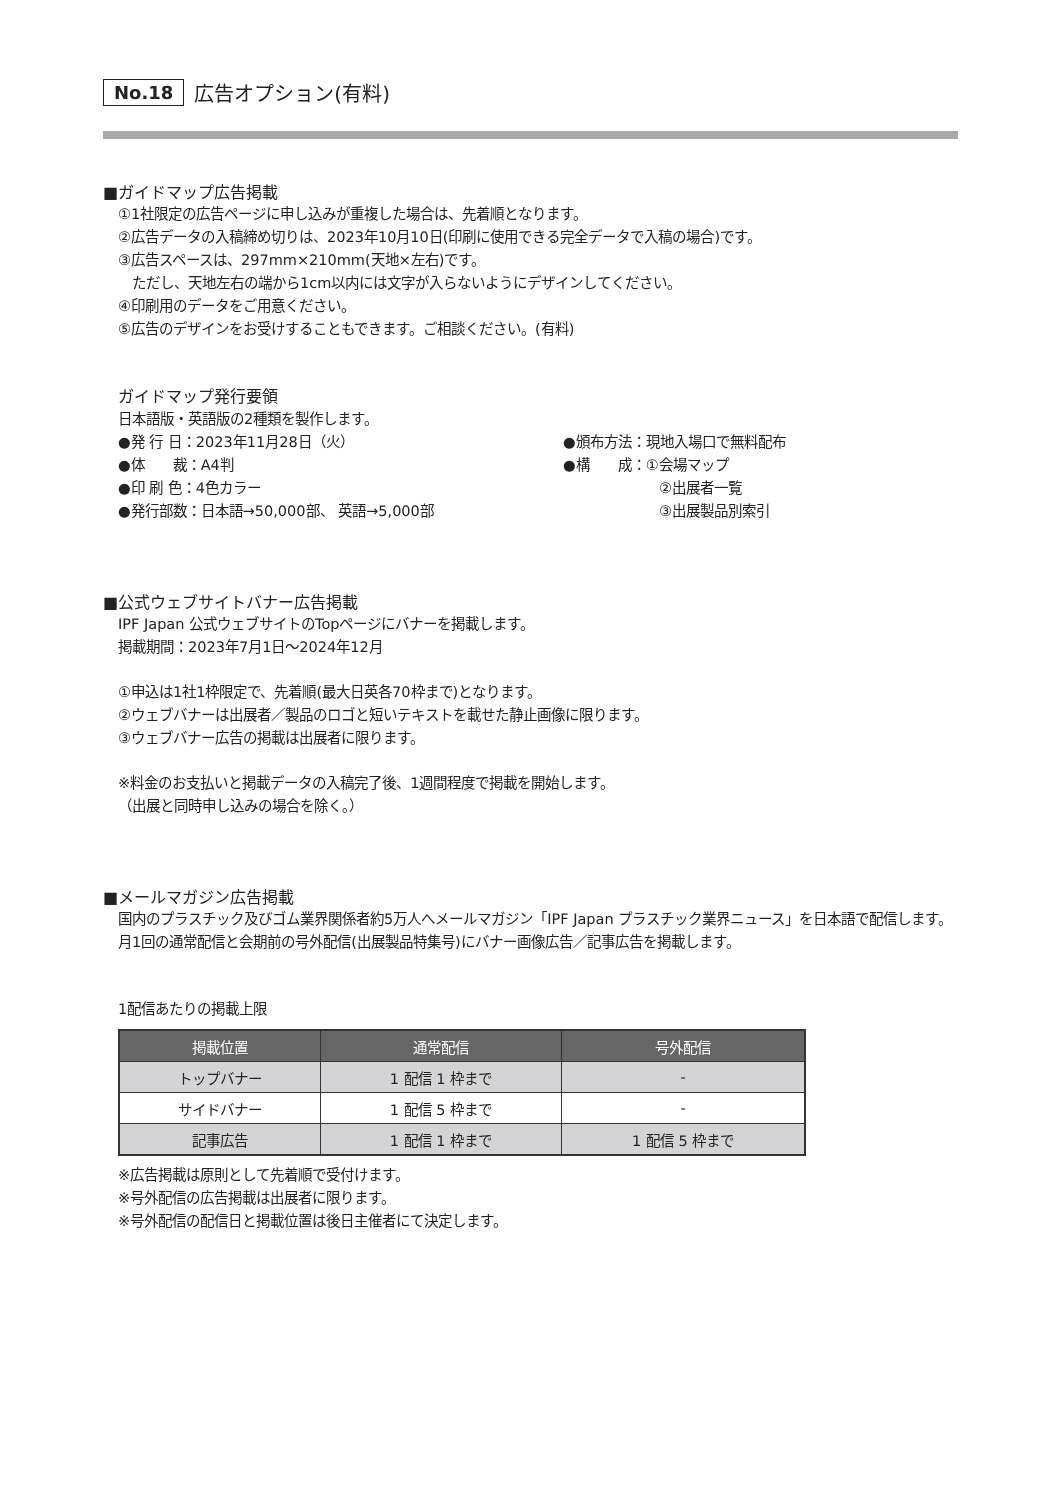No.18 広告オプション(有料)
■ガイドマップ広告掲載
①1社限定の広告ページに申し込みが重複した場合は、先着順となります。
②広告データの入稿締め切りは、2023年10月10日(印刷に使用できる完全データで入稿の場合)です。
③広告スペースは、297mm×210mm(天地×左右)です。
　ただし、天地左右の端から1cm以内には文字が入らないようにデザインしてください。
④印刷用のデータをご用意ください。
⑤広告のデザインをお受けすることもできます。ご相談ください。(有料)
ガイドマップ発行要領
日本語版・英語版の2種類を製作します。
●発 行 日：2023年11月28日（火）
●頒布方法：現地入場口で無料配布
●体　　裁：A4判
●構　　成：①会場マップ
●印 刷 色：4色カラー
②出展者一覧
●発行部数：日本語→50,000部、 英語→5,000部
③出展製品別索引
■公式ウェブサイトバナー広告掲載
IPF Japan 公式ウェブサイトのTopページにバナーを掲載します。
掲載期間：2023年7月1日～2024年12月
①申込は1社1枠限定で、先着順(最大日英各70枠まで)となります。
②ウェブバナーは出展者／製品のロゴと短いテキストを載せた静止画像に限ります。
③ウェブバナー広告の掲載は出展者に限ります。
※料金のお支払いと掲載データの入稿完了後、1週間程度で掲載を開始します。
（出展と同時申し込みの場合を除く。）
■メールマガジン広告掲載
国内のプラスチック及びゴム業界関係者約5万人へメールマガジン「IPF Japan プラスチック業界ニュース」を日本語で配信します。月1回の通常配信と会期前の号外配信(出展製品特集号)にバナー画像広告／記事広告を掲載します。
1配信あたりの掲載上限
| 掲載位置 | 通常配信 | 号外配信 |
| --- | --- | --- |
| トップバナー | 1 配信 1 枠まで | - |
| サイドバナー | 1 配信 5 枠まで | - |
| 記事広告 | 1 配信 1 枠まで | 1 配信 5 枠まで |
※広告掲載は原則として先着順で受付けます。
※号外配信の広告掲載は出展者に限ります。
※号外配信の配信日と掲載位置は後日主催者にて決定します。